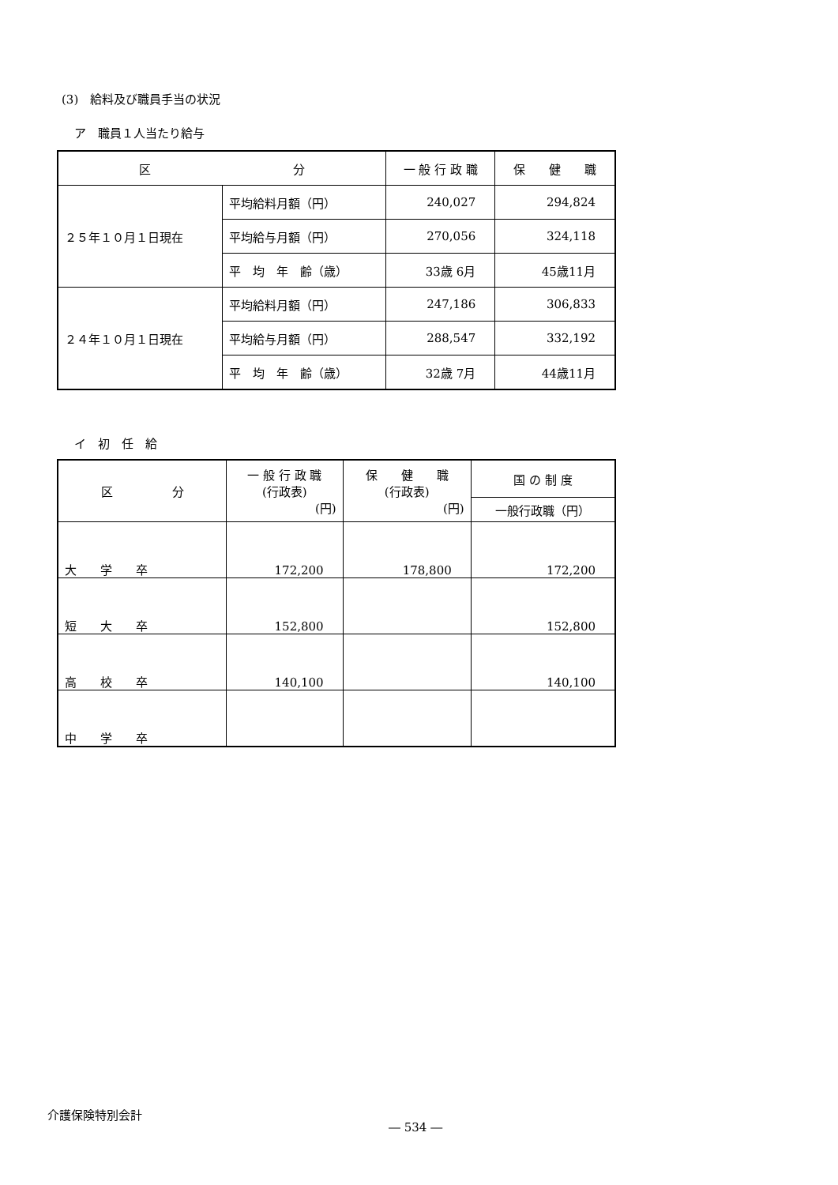(3)　給料及び職員手当の状況
ア　職員１人当たり給与
| 区 分 | | 一 般 行 政 職 | 保 健 職 |
| --- | --- | --- | --- |
| ２５年１０月１日現在 | 平均給料月額（円） | 240,027 | 294,824 |
| | 平均給与月額（円） | 270,056 | 324,118 |
| | 平 均 年 齢（歳） | 33歳 6月 | 45歳11月 |
| ２４年１０月１日現在 | 平均給料月額（円） | 247,186 | 306,833 |
| | 平均給与月額（円） | 288,547 | 332,192 |
| | 平 均 年 齢（歳） | 32歳 7月 | 44歳11月 |
イ　初　任　給
| 区 分 | 一 般 行 政 職 (行政表) (円) | 保 健 職 (行政表) (円) | 国 の 制 度 |
| --- | --- | --- | --- |
| | | | 一般行政職（円） |
| 大 学 卒 | 172,200 | 178,800 | 172,200 |
| 短 大 卒 | 152,800 | | 152,800 |
| 高 校 卒 | 140,100 | | 140,100 |
| 中 学 卒 | | | |
介護保険特別会計
― 534 ―